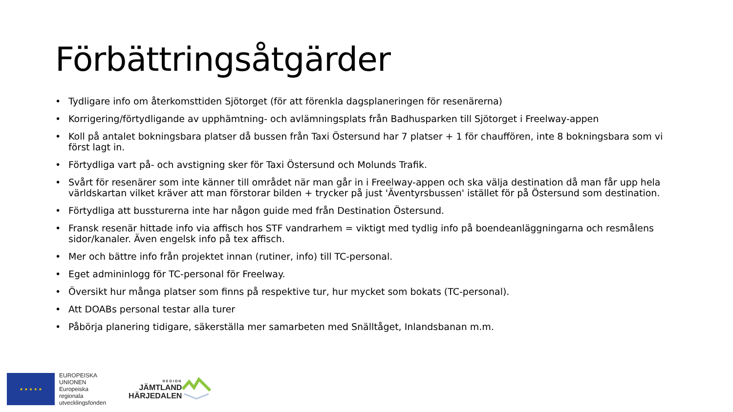Förbättringsåtgärder
• Tydligare info om återkomsttiden Sjötorget (för att förenkla dagsplaneringen för resenärerna)
• Korrigering/förtydligande av upphämtning- och avlämningsplats från Badhusparken till Sjötorget i Freelway-appen
• Koll på antalet bokningsbara platser då bussen från Taxi Östersund har 7 platser + 1 för chauffören, inte 8 bokningsbara som vi först lagt in.
• Förtydliga vart på- och avstigning sker för Taxi Östersund och Molunds Trafik.
• Svårt för resenärer som inte känner till området när man går in i Freelway-appen och ska välja destination då man får upp hela världskartan vilket kräver att man förstorar bilden + trycker på just 'Äventyrsbussen' istället för på Östersund som destination.
• Förtydliga att bussturerna inte har någon guide med från Destination Östersund.
• Fransk resenär hittade info via affisch hos STF vandrarhem = viktigt med tydlig info på boendeanläggningarna och resmålens sidor/kanaler. Även engelsk info på tex affisch.
• Mer och bättre info från projektet innan (rutiner, info) till TC-personal.
• Eget admininlogg för TC-personal för Freelway.
• Översikt hur många platser som finns på respektive tur, hur mycket som bokats (TC-personal).
• Att DOABs personal testar alla turer
• Påbörja planering tidigare, säkerställa mer samarbeten med Snälltåget, Inlandsbanan m.m.
★ ★ ★ ★ ★
EUROPEISKA
UNIONEN
Europeiska
regionala
utvecklingsfonden
REGION
JÄMTLAND
HÄRJEDALEN